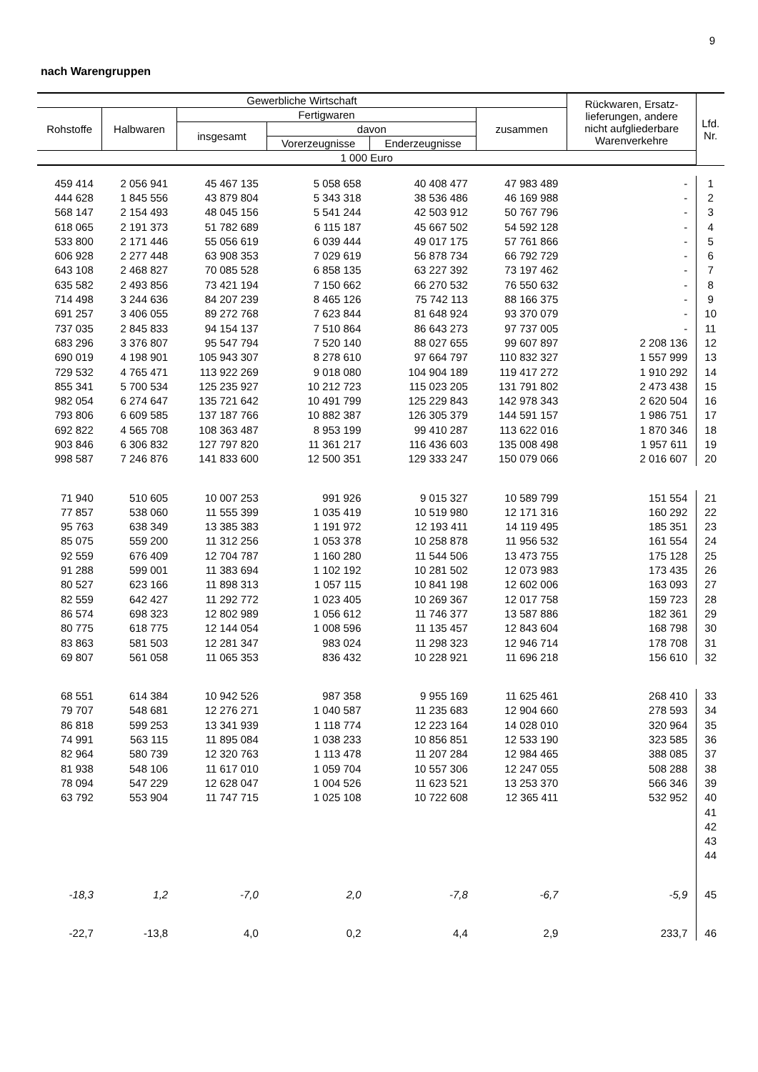9
nach Warengruppen
| Gewerbliche Wirtschaft | | | | | | Rückwaren, Ersatz- lieferungen, andere nicht aufgliederbare Warenverkehre | Lfd. Nr. |
| --- | --- | --- | --- | --- | --- | --- | --- |
| Rohstoffe | Halbwaren | Fertigwaren | | | zusammen | | |
| | | insgesamt | davon | | | | |
| | | | Vorerzeugnisse | Enderzeugnisse | | | |
| 1 000 Euro | | | | | | | |
| 459 414 | 2 056 941 | 45 467 135 | 5 058 658 | 40 408 477 | 47 983 489 | - | 1 |
| 444 628 | 1 845 556 | 43 879 804 | 5 343 318 | 38 536 486 | 46 169 988 | - | 2 |
| 568 147 | 2 154 493 | 48 045 156 | 5 541 244 | 42 503 912 | 50 767 796 | - | 3 |
| 618 065 | 2 191 373 | 51 782 689 | 6 115 187 | 45 667 502 | 54 592 128 | - | 4 |
| 533 800 | 2 171 446 | 55 056 619 | 6 039 444 | 49 017 175 | 57 761 866 | - | 5 |
| 606 928 | 2 277 448 | 63 908 353 | 7 029 619 | 56 878 734 | 66 792 729 | - | 6 |
| 643 108 | 2 468 827 | 70 085 528 | 6 858 135 | 63 227 392 | 73 197 462 | - | 7 |
| 635 582 | 2 493 856 | 73 421 194 | 7 150 662 | 66 270 532 | 76 550 632 | - | 8 |
| 714 498 | 3 244 636 | 84 207 239 | 8 465 126 | 75 742 113 | 88 166 375 | - | 9 |
| 691 257 | 3 406 055 | 89 272 768 | 7 623 844 | 81 648 924 | 93 370 079 | - | 10 |
| 737 035 | 2 845 833 | 94 154 137 | 7 510 864 | 86 643 273 | 97 737 005 | - | 11 |
| 683 296 | 3 376 807 | 95 547 794 | 7 520 140 | 88 027 655 | 99 607 897 | 2 208 136 | 12 |
| 690 019 | 4 198 901 | 105 943 307 | 8 278 610 | 97 664 797 | 110 832 327 | 1 557 999 | 13 |
| 729 532 | 4 765 471 | 113 922 269 | 9 018 080 | 104 904 189 | 119 417 272 | 1 910 292 | 14 |
| 855 341 | 5 700 534 | 125 235 927 | 10 212 723 | 115 023 205 | 131 791 802 | 2 473 438 | 15 |
| 982 054 | 6 274 647 | 135 721 642 | 10 491 799 | 125 229 843 | 142 978 343 | 2 620 504 | 16 |
| 793 806 | 6 609 585 | 137 187 766 | 10 882 387 | 126 305 379 | 144 591 157 | 1 986 751 | 17 |
| 692 822 | 4 565 708 | 108 363 487 | 8 953 199 | 99 410 287 | 113 622 016 | 1 870 346 | 18 |
| 903 846 | 6 306 832 | 127 797 820 | 11 361 217 | 116 436 603 | 135 008 498 | 1 957 611 | 19 |
| 998 587 | 7 246 876 | 141 833 600 | 12 500 351 | 129 333 247 | 150 079 066 | 2 016 607 | 20 |
| 71 940 | 510 605 | 10 007 253 | 991 926 | 9 015 327 | 10 589 799 | 151 554 | 21 |
| 77 857 | 538 060 | 11 555 399 | 1 035 419 | 10 519 980 | 12 171 316 | 160 292 | 22 |
| 95 763 | 638 349 | 13 385 383 | 1 191 972 | 12 193 411 | 14 119 495 | 185 351 | 23 |
| 85 075 | 559 200 | 11 312 256 | 1 053 378 | 10 258 878 | 11 956 532 | 161 554 | 24 |
| 92 559 | 676 409 | 12 704 787 | 1 160 280 | 11 544 506 | 13 473 755 | 175 128 | 25 |
| 91 288 | 599 001 | 11 383 694 | 1 102 192 | 10 281 502 | 12 073 983 | 173 435 | 26 |
| 80 527 | 623 166 | 11 898 313 | 1 057 115 | 10 841 198 | 12 602 006 | 163 093 | 27 |
| 82 559 | 642 427 | 11 292 772 | 1 023 405 | 10 269 367 | 12 017 758 | 159 723 | 28 |
| 86 574 | 698 323 | 12 802 989 | 1 056 612 | 11 746 377 | 13 587 886 | 182 361 | 29 |
| 80 775 | 618 775 | 12 144 054 | 1 008 596 | 11 135 457 | 12 843 604 | 168 798 | 30 |
| 83 863 | 581 503 | 12 281 347 | 983 024 | 11 298 323 | 12 946 714 | 178 708 | 31 |
| 69 807 | 561 058 | 11 065 353 | 836 432 | 10 228 921 | 11 696 218 | 156 610 | 32 |
| 68 551 | 614 384 | 10 942 526 | 987 358 | 9 955 169 | 11 625 461 | 268 410 | 33 |
| 79 707 | 548 681 | 12 276 271 | 1 040 587 | 11 235 683 | 12 904 660 | 278 593 | 34 |
| 86 818 | 599 253 | 13 341 939 | 1 118 774 | 12 223 164 | 14 028 010 | 320 964 | 35 |
| 74 991 | 563 115 | 11 895 084 | 1 038 233 | 10 856 851 | 12 533 190 | 323 585 | 36 |
| 82 964 | 580 739 | 12 320 763 | 1 113 478 | 11 207 284 | 12 984 465 | 388 085 | 37 |
| 81 938 | 548 106 | 11 617 010 | 1 059 704 | 10 557 306 | 12 247 055 | 508 288 | 38 |
| 78 094 | 547 229 | 12 628 047 | 1 004 526 | 11 623 521 | 13 253 370 | 566 346 | 39 |
| 63 792 | 553 904 | 11 747 715 | 1 025 108 | 10 722 608 | 12 365 411 | 532 952 | 40 |
| | | | | | | | 41 |
| | | | | | | | 42 |
| | | | | | | | 43 |
| | | | | | | | 44 |
| -18,3 | 1,2 | -7,0 | 2,0 | -7,8 | -6,7 | -5,9 | 45 |
| -22,7 | -13,8 | 4,0 | 0,2 | 4,4 | 2,9 | 233,7 | 46 |